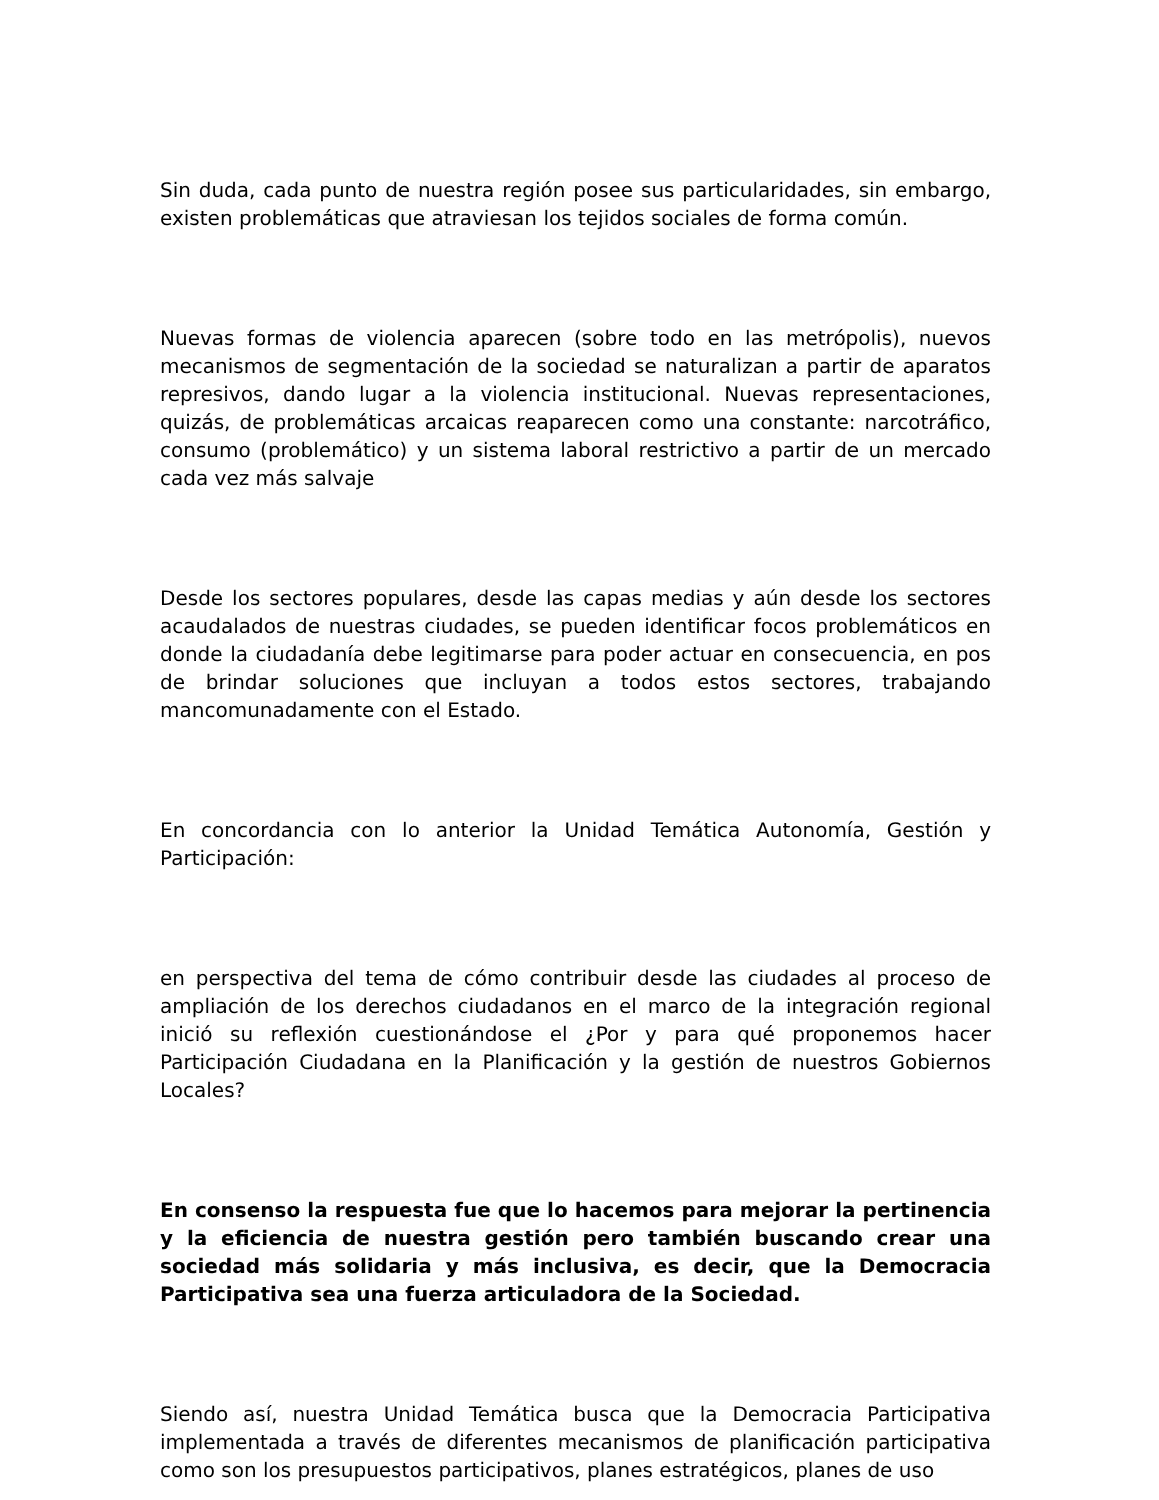Sin duda, cada punto de nuestra región posee sus particularidades, sin embargo, existen problemáticas que atraviesan los tejidos sociales de forma común.
Nuevas formas de violencia aparecen (sobre todo en las metrópolis), nuevos mecanismos de segmentación de la sociedad se naturalizan a partir de aparatos represivos, dando lugar a la violencia institucional. Nuevas representaciones, quizás, de problemáticas arcaicas reaparecen como una constante: narcotráfico, consumo (problemático) y un sistema laboral restrictivo a partir de un mercado cada vez más salvaje
Desde los sectores populares, desde las capas medias y aún desde los sectores acaudalados de nuestras ciudades, se pueden identificar focos problemáticos en donde la ciudadanía debe legitimarse para poder actuar en consecuencia, en pos de brindar soluciones que incluyan a todos estos sectores, trabajando mancomunadamente con el Estado.
En concordancia con lo anterior la Unidad Temática Autonomía, Gestión y Participación:
en perspectiva del tema de cómo contribuir desde las ciudades al proceso de ampliación de los derechos ciudadanos en el marco de la integración regional inició su reflexión cuestionándose el ¿Por y para qué proponemos hacer Participación Ciudadana en la Planificación y la gestión de nuestros Gobiernos Locales?
En consenso la respuesta fue que lo hacemos para mejorar la pertinencia y la eficiencia de nuestra gestión pero también buscando crear una sociedad más solidaria y más inclusiva, es decir, que la Democracia Participativa sea una fuerza articuladora de la Sociedad.
Siendo así, nuestra Unidad Temática busca que la Democracia Participativa implementada a través de diferentes mecanismos de planificación participativa como son los presupuestos participativos, planes estratégicos, planes de uso